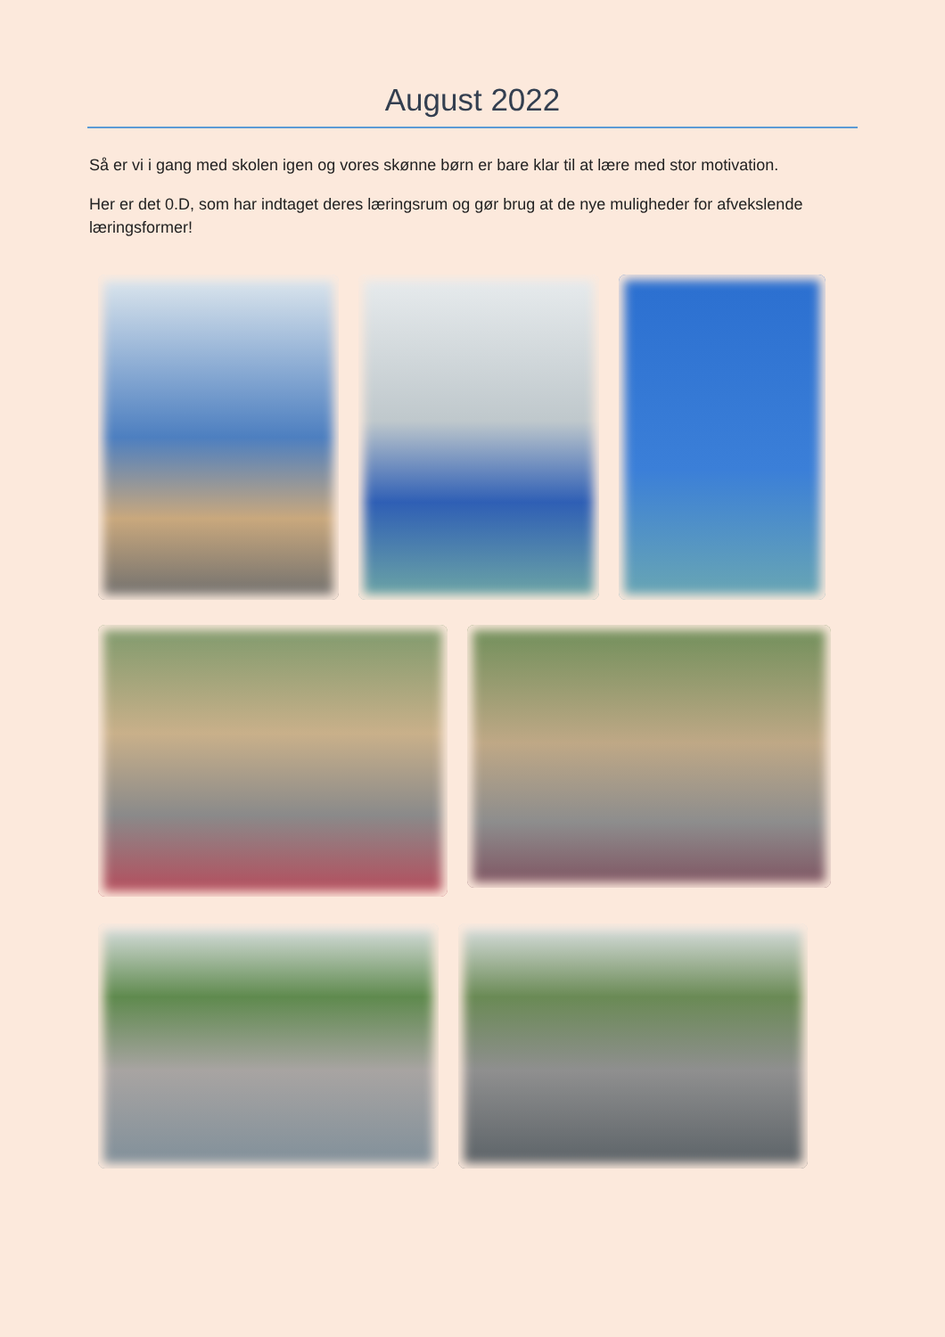August 2022
Så er vi i gang med skolen igen og vores skønne børn er bare klar til at lære med stor motivation.
Her er det 0.D, som har indtaget deres læringsrum og gør brug at de nye muligheder for afvekslende læringsformer!